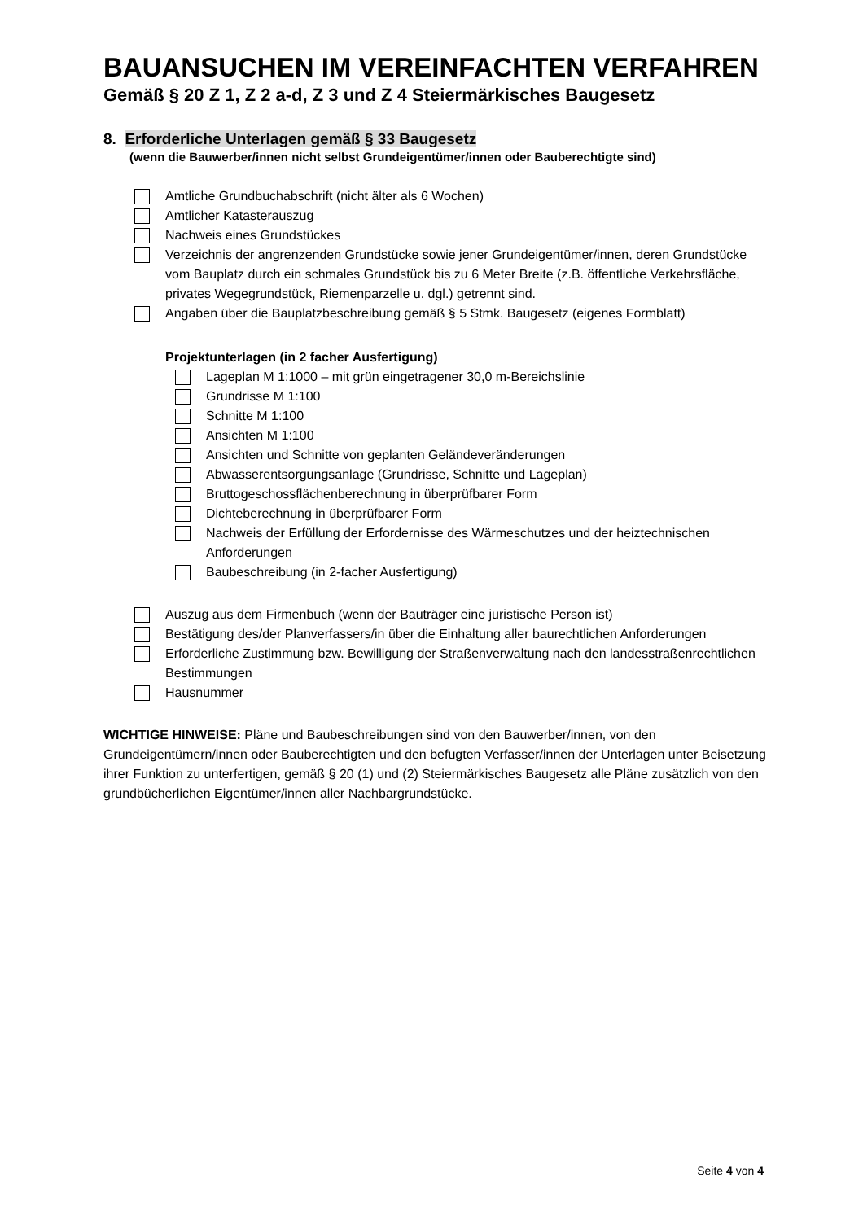BAUANSUCHEN IM VEREINFACHTEN VERFAHREN
Gemäß § 20 Z 1, Z 2 a-d, Z 3 und Z 4 Steiermärkisches Baugesetz
8. Erforderliche Unterlagen gemäß § 33 Baugesetz
(wenn die Bauwerber/innen nicht selbst Grundeigentümer/innen oder Bauberechtigte sind)
Amtliche Grundbuchabschrift (nicht älter als 6 Wochen)
Amtlicher Katasterauszug
Nachweis eines Grundstückes
Verzeichnis der angrenzenden Grundstücke sowie jener Grundeigentümer/innen, deren Grundstücke vom Bauplatz durch ein schmales Grundstück bis zu 6 Meter Breite (z.B. öffentliche Verkehrsfläche, privates Wegegrundstück, Riemenparzelle u. dgl.) getrennt sind.
Angaben über die Bauplatzbeschreibung gemäß § 5 Stmk. Baugesetz (eigenes Formblatt)
Projektunterlagen (in 2 facher Ausfertigung)
Lageplan M 1:1000 – mit grün eingetragener 30,0 m-Bereichslinie
Grundrisse M 1:100
Schnitte M 1:100
Ansichten M 1:100
Ansichten und Schnitte von geplanten Geländeveränderungen
Abwasserentsorgungsanlage (Grundrisse, Schnitte und Lageplan)
Bruttogeschossflächenberechnung in überprüfbarer Form
Dichteberechnung in überprüfbarer Form
Nachweis der Erfüllung der Erfordernisse des Wärmeschutzes und der heiztechnischen Anforderungen
Baubeschreibung (in 2-facher Ausfertigung)
Auszug aus dem Firmenbuch (wenn der Bauträger eine juristische Person ist)
Bestätigung des/der Planverfassers/in über die Einhaltung aller baurechtlichen Anforderungen
Erforderliche Zustimmung bzw. Bewilligung der Straßenverwaltung nach den landesstraßenrechtlichen Bestimmungen
Hausnummer
WICHTIGE HINWEISE: Pläne und Baubeschreibungen sind von den Bauwerber/innen, von den Grundeigentümern/innen oder Bauberechtigten und den befugten Verfasser/innen der Unterlagen unter Beisetzung ihrer Funktion zu unterfertigen, gemäß § 20 (1) und (2) Steiermärkisches Baugesetz alle Pläne zusätzlich von den grundbücherlichen Eigentümer/innen aller Nachbargrundstücke.
Seite 4 von 4